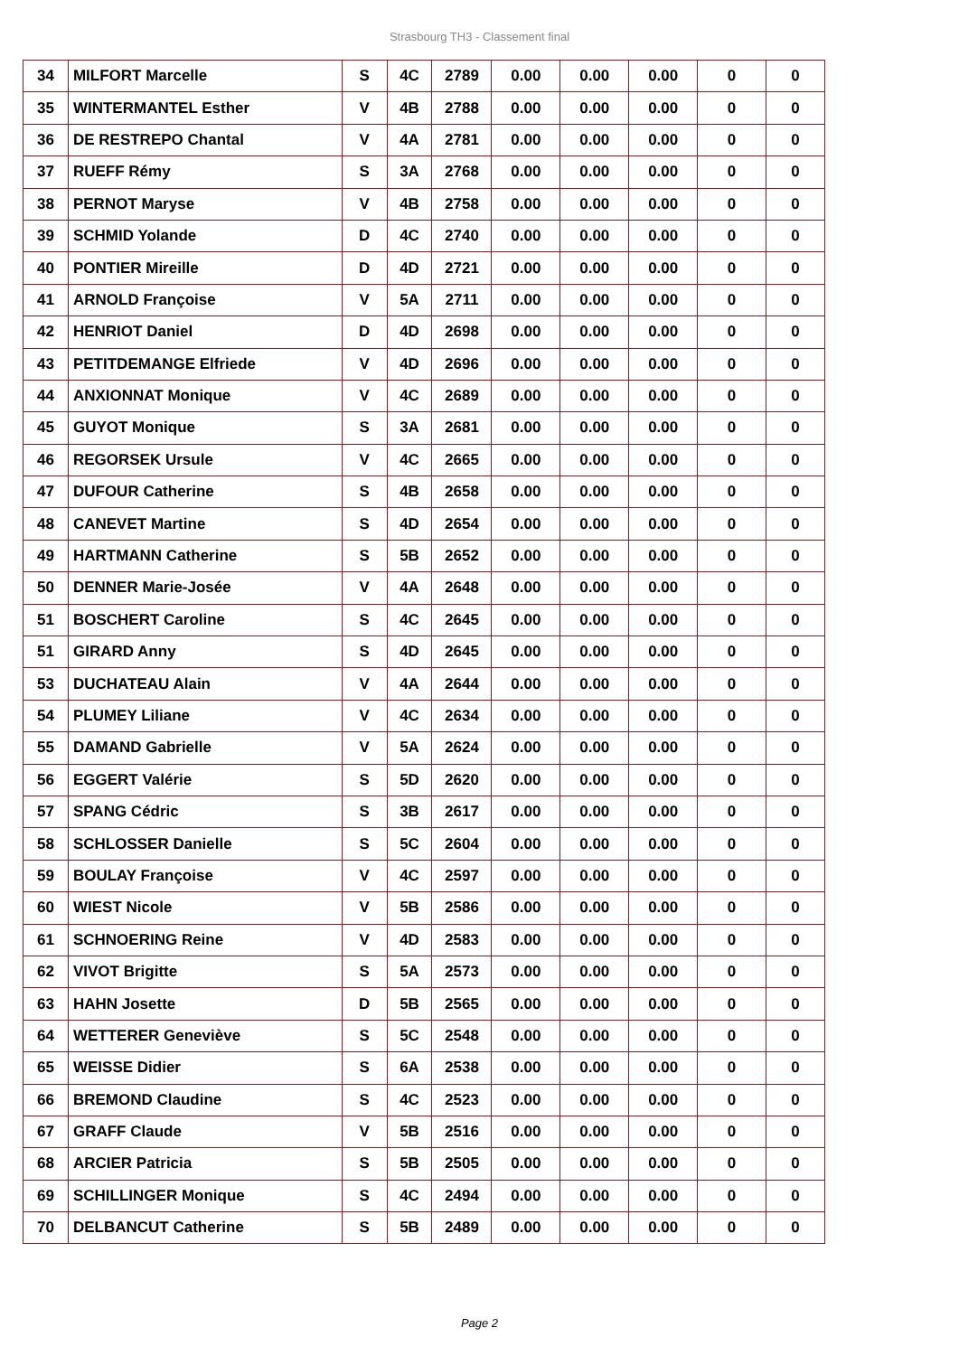Strasbourg TH3 - Classement final
| 34 | MILFORT Marcelle | S | 4C | 2789 | 0.00 | 0.00 | 0.00 | 0 | 0 |
| 35 | WINTERMANTEL Esther | V | 4B | 2788 | 0.00 | 0.00 | 0.00 | 0 | 0 |
| 36 | DE RESTREPO Chantal | V | 4A | 2781 | 0.00 | 0.00 | 0.00 | 0 | 0 |
| 37 | RUEFF Rémy | S | 3A | 2768 | 0.00 | 0.00 | 0.00 | 0 | 0 |
| 38 | PERNOT Maryse | V | 4B | 2758 | 0.00 | 0.00 | 0.00 | 0 | 0 |
| 39 | SCHMID Yolande | D | 4C | 2740 | 0.00 | 0.00 | 0.00 | 0 | 0 |
| 40 | PONTIER Mireille | D | 4D | 2721 | 0.00 | 0.00 | 0.00 | 0 | 0 |
| 41 | ARNOLD Françoise | V | 5A | 2711 | 0.00 | 0.00 | 0.00 | 0 | 0 |
| 42 | HENRIOT Daniel | D | 4D | 2698 | 0.00 | 0.00 | 0.00 | 0 | 0 |
| 43 | PETITDEMANGE Elfriede | V | 4D | 2696 | 0.00 | 0.00 | 0.00 | 0 | 0 |
| 44 | ANXIONNAT Monique | V | 4C | 2689 | 0.00 | 0.00 | 0.00 | 0 | 0 |
| 45 | GUYOT Monique | S | 3A | 2681 | 0.00 | 0.00 | 0.00 | 0 | 0 |
| 46 | REGORSEK Ursule | V | 4C | 2665 | 0.00 | 0.00 | 0.00 | 0 | 0 |
| 47 | DUFOUR Catherine | S | 4B | 2658 | 0.00 | 0.00 | 0.00 | 0 | 0 |
| 48 | CANEVET Martine | S | 4D | 2654 | 0.00 | 0.00 | 0.00 | 0 | 0 |
| 49 | HARTMANN Catherine | S | 5B | 2652 | 0.00 | 0.00 | 0.00 | 0 | 0 |
| 50 | DENNER Marie-Josée | V | 4A | 2648 | 0.00 | 0.00 | 0.00 | 0 | 0 |
| 51 | BOSCHERT Caroline | S | 4C | 2645 | 0.00 | 0.00 | 0.00 | 0 | 0 |
| 51 | GIRARD Anny | S | 4D | 2645 | 0.00 | 0.00 | 0.00 | 0 | 0 |
| 53 | DUCHATEAU Alain | V | 4A | 2644 | 0.00 | 0.00 | 0.00 | 0 | 0 |
| 54 | PLUMEY Liliane | V | 4C | 2634 | 0.00 | 0.00 | 0.00 | 0 | 0 |
| 55 | DAMAND Gabrielle | V | 5A | 2624 | 0.00 | 0.00 | 0.00 | 0 | 0 |
| 56 | EGGERT Valérie | S | 5D | 2620 | 0.00 | 0.00 | 0.00 | 0 | 0 |
| 57 | SPANG Cédric | S | 3B | 2617 | 0.00 | 0.00 | 0.00 | 0 | 0 |
| 58 | SCHLOSSER Danielle | S | 5C | 2604 | 0.00 | 0.00 | 0.00 | 0 | 0 |
| 59 | BOULAY Françoise | V | 4C | 2597 | 0.00 | 0.00 | 0.00 | 0 | 0 |
| 60 | WIEST Nicole | V | 5B | 2586 | 0.00 | 0.00 | 0.00 | 0 | 0 |
| 61 | SCHNOERING Reine | V | 4D | 2583 | 0.00 | 0.00 | 0.00 | 0 | 0 |
| 62 | VIVOT Brigitte | S | 5A | 2573 | 0.00 | 0.00 | 0.00 | 0 | 0 |
| 63 | HAHN Josette | D | 5B | 2565 | 0.00 | 0.00 | 0.00 | 0 | 0 |
| 64 | WETTERER Geneviève | S | 5C | 2548 | 0.00 | 0.00 | 0.00 | 0 | 0 |
| 65 | WEISSE Didier | S | 6A | 2538 | 0.00 | 0.00 | 0.00 | 0 | 0 |
| 66 | BREMOND Claudine | S | 4C | 2523 | 0.00 | 0.00 | 0.00 | 0 | 0 |
| 67 | GRAFF Claude | V | 5B | 2516 | 0.00 | 0.00 | 0.00 | 0 | 0 |
| 68 | ARCIER Patricia | S | 5B | 2505 | 0.00 | 0.00 | 0.00 | 0 | 0 |
| 69 | SCHILLINGER Monique | S | 4C | 2494 | 0.00 | 0.00 | 0.00 | 0 | 0 |
| 70 | DELBANCUT Catherine | S | 5B | 2489 | 0.00 | 0.00 | 0.00 | 0 | 0 |
Page 2